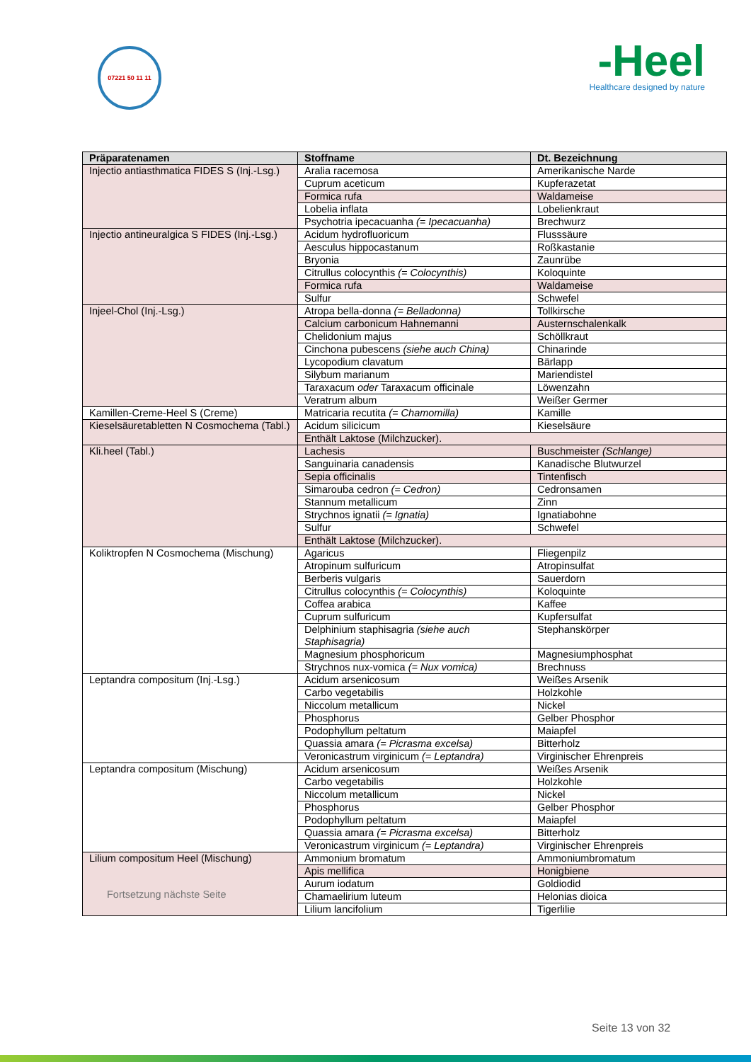07221 50 11 11
-Heel
Healthcare designed by nature
| Präparatenamen | Stoffname | Dt. Bezeichnung |
| --- | --- | --- |
| Injectio antiasthmatica FIDES S (Inj.-Lsg.) | Aralia racemosa | Amerikanische Narde |
| | Cuprum aceticum | Kupferazetat |
| | Formica rufa | Waldameise |
| | Lobelia inflata | Lobelienkraut |
| | Psychotria ipecacuanha (= Ipecacuanha) | Brechwurz |
| Injectio antineuralgica S FIDES (Inj.-Lsg.) | Acidum hydrofluoricum | Flusssäure |
| | Aesculus hippocastanum | Roßkastanie |
| | Bryonia | Zaunrübe |
| | Citrullus colocynthis (= Colocynthis) | Koloquinte |
| | Formica rufa | Waldameise |
| | Sulfur | Schwefel |
| Injeel-Chol (Inj.-Lsg.) | Atropa bella-donna (= Belladonna) | Tollkirsche |
| | Calcium carbonicum Hahnemanni | Austernschalenkalk |
| | Chelidonium majus | Schöllkraut |
| | Cinchona pubescens (siehe auch China) | Chinarinde |
| | Lycopodium clavatum | Bärlapp |
| | Silybum marianum | Mariendistel |
| | Taraxacum oder Taraxacum officinale | Löwenzahn |
| | Veratrum album | Weißer Germer |
| Kamillen-Creme-Heel S (Creme) | Matricaria recutita (= Chamomilla) | Kamille |
| Kieselsäuretabletten N Cosmochema (Tabl.) | Acidum silicicum | Kieselsäure |
| | Enthält Laktose (Milchzucker). | |
| Kli.heel (Tabl.) | Lachesis | Buschmeister (Schlange) |
| | Sanguinaria canadensis | Kanadische Blutwurzel |
| | Sepia officinalis | Tintenfisch |
| | Simarouba cedron (= Cedron) | Cedronsamen |
| | Stannum metallicum | Zinn |
| | Strychnos ignatii (= Ignatia) | Ignatiabohne |
| | Sulfur | Schwefel |
| | Enthält Laktose (Milchzucker). | |
| Koliktropfen N Cosmochema (Mischung) | Agaricus | Fliegenpilz |
| | Atropinum sulfuricum | Atropinsulfat |
| | Berberis vulgaris | Sauerdorn |
| | Citrullus colocynthis (= Colocynthis) | Koloquinte |
| | Coffea arabica | Kaffee |
| | Cuprum sulfuricum | Kupfersulfat |
| | Delphinium staphisagria (siehe auch Staphisagria) | Stephanskörper |
| | Magnesium phosphoricum | Magnesiumphosphat |
| | Strychnos nux-vomica (= Nux vomica) | Brechnuss |
| Leptandra compositum (Inj.-Lsg.) | Acidum arsenicosum | Weißes Arsenik |
| | Carbo vegetabilis | Holzkohle |
| | Niccolum metallicum | Nickel |
| | Phosphorus | Gelber Phosphor |
| | Podophyllum peltatum | Maiapfel |
| | Quassia amara (= Picrasma excelsa) | Bitterholz |
| | Veronicastrum virginicum (= Leptandra) | Virginischer Ehrenpreis |
| Leptandra compositum (Mischung) | Acidum arsenicosum | Weißes Arsenik |
| | Carbo vegetabilis | Holzkohle |
| | Niccolum metallicum | Nickel |
| | Phosphorus | Gelber Phosphor |
| | Podophyllum peltatum | Maiapfel |
| | Quassia amara (= Picrasma excelsa) | Bitterholz |
| | Veronicastrum virginicum (= Leptandra) | Virginischer Ehrenpreis |
| Lilium compositum Heel (Mischung) Fortsetzung nächste Seite | Ammonium bromatum | Ammoniumbromatum |
| | Apis mellifica | Honigbiene |
| | Aurum iodatum | Goldiodid |
| | Chamaelirium luteum | Helonias dioica |
| | Lilium lancifolium | Tigerlilie |
Seite 13 von 32